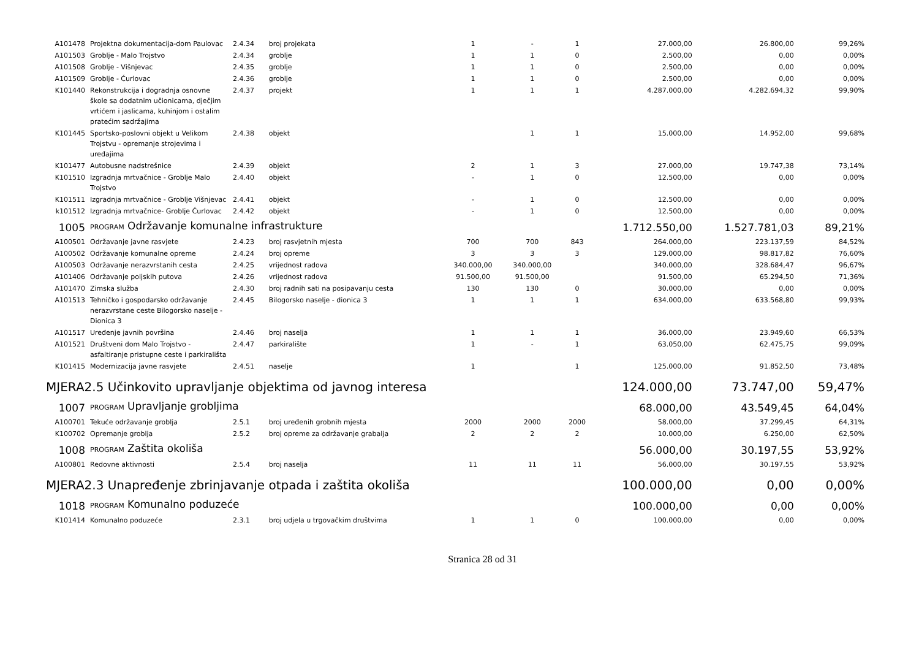| A101478 | Projektna dokumentacija-dom Paulovac | 2.4.34 | broj projekata | 1 | - | 1 | 27.000,00 | 26.800,00 | 99,26% |
| A101503 | Groblje - Malo Trojstvo | 2.4.34 | groblje | 1 | 1 | 0 | 2.500,00 | 0,00 | 0,00% |
| A101508 | Groblje - Višnjevac | 2.4.35 | groblje | 1 | 1 | 0 | 2.500,00 | 0,00 | 0,00% |
| A101509 | Groblje - Ćurlovac | 2.4.36 | groblje | 1 | 1 | 0 | 2.500,00 | 0,00 | 0,00% |
| K101440 | Rekonstrukcija i dogradnja osnovne škole sa dodatnim učionicama, dječjim vrtićem i jaslicama, kuhinjom i ostalim pratećim sadržajima | 2.4.37 | projekt | 1 | 1 | 1 | 4.287.000,00 | 4.282.694,32 | 99,90% |
| K101445 | Sportsko-poslovni objekt u Velikom Trojstvu - opremanje strojevima i uređajima | 2.4.38 | objekt | | 1 | 1 | 15.000,00 | 14.952,00 | 99,68% |
| K101477 | Autobusne nadstrešnice | 2.4.39 | objekt | 2 | 1 | 3 | 27.000,00 | 19.747,38 | 73,14% |
| K101510 | Izgradnja mrtvačnice - Groblje Malo Trojstvo | 2.4.40 | objekt | - | 1 | 0 | 12.500,00 | 0,00 | 0,00% |
| K101511 | Izgradnja mrtvačnice - Groblje Višnjevac | 2.4.41 | objekt | - | 1 | 0 | 12.500,00 | 0,00 | 0,00% |
| k101512 | Izgradnja mrtvačnice- Groblje Ćurlovac | 2.4.42 | objekt | - | 1 | 0 | 12.500,00 | 0,00 | 0,00% |
| 1005 | PROGRAM Održavanje komunalne infrastrukture | | | | | | 1.712.550,00 | 1.527.781,03 | 89,21% |
| A100501 | Održavanje javne rasvjete | 2.4.23 | broj rasvjetnih mjesta | 700 | 700 | 843 | 264.000,00 | 223.137,59 | 84,52% |
| A100502 | Održavanje komunalne opreme | 2.4.24 | broj opreme | 3 | 3 | 3 | 129.000,00 | 98.817,82 | 76,60% |
| A100503 | Održavanje nerazvrstanih cesta | 2.4.25 | vrijednost radova | 340.000,00 | 340.000,00 | | 340.000,00 | 328.684,47 | 96,67% |
| A101406 | Održavanje poljskih putova | 2.4.26 | vrijednost radova | 91.500,00 | 91.500,00 | | 91.500,00 | 65.294,50 | 71,36% |
| A101470 | Zimska služba | 2.4.30 | broj radnih sati na posipavanju cesta | 130 | 130 | 0 | 30.000,00 | 0,00 | 0,00% |
| A101513 | Tehničko i gospodarsko održavanje nerazvrstane ceste Bilogorsko naselje - Dionica 3 | 2.4.45 | Bilogorsko naselje - dionica 3 | 1 | 1 | 1 | 634.000,00 | 633.568,80 | 99,93% |
| A101517 | Uređenje javnih površina | 2.4.46 | broj naselja | 1 | 1 | 1 | 36.000,00 | 23.949,60 | 66,53% |
| A101521 | Društveni dom Malo Trojstvo - asfaltiranje pristupne ceste i parkirališta | 2.4.47 | parkiralište | 1 | - | 1 | 63.050,00 | 62.475,75 | 99,09% |
| K101415 | Modernizacija javne rasvjete | 2.4.51 | naselje | 1 | | 1 | 125.000,00 | 91.852,50 | 73,48% |
| MJERA2.5 Učinkovito upravljanje objektima od javnog interesa | | | | | | | 124.000,00 | 73.747,00 | 59,47% |
| 1007 | PROGRAM Upravljanje grobljima | | | | | | 68.000,00 | 43.549,45 | 64,04% |
| A100701 | Tekuće održavanje groblja | 2.5.1 | broj uređenih grobnih mjesta | 2000 | 2000 | 2000 | 58.000,00 | 37.299,45 | 64,31% |
| K100702 | Opremanje groblja | 2.5.2 | broj opreme za održavanje grabalja | 2 | 2 | 2 | 10.000,00 | 6.250,00 | 62,50% |
| 1008 | PROGRAM Zaštita okoliša | | | | | | 56.000,00 | 30.197,55 | 53,92% |
| A100801 | Redovne aktivnosti | 2.5.4 | broj naselja | 11 | 11 | 11 | 56.000,00 | 30.197,55 | 53,92% |
| MJERA2.3 Unapređenje zbrinjavanje otpada i zaštita okoliša | | | | | | | 100.000,00 | 0,00 | 0,00% |
| 1018 | PROGRAM Komunalno poduzeće | | | | | | 100.000,00 | 0,00 | 0,00% |
| K101414 | Komunalno poduzeće | 2.3.1 | broj udjela u trgovačkim društvima | 1 | 1 | 0 | 100.000,00 | 0,00 | 0,00% |
Stranica 28 od 31